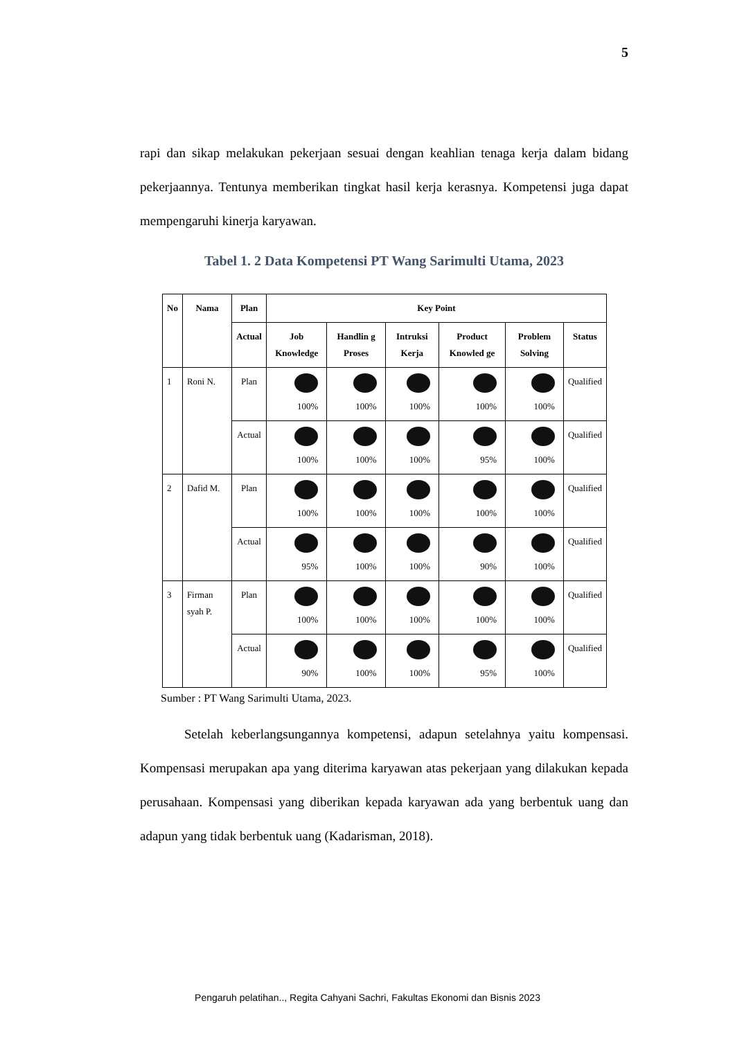5
rapi dan sikap melakukan pekerjaan sesuai dengan keahlian tenaga kerja dalam bidang pekerjaannya. Tentunya memberikan tingkat hasil kerja kerasnya. Kompetensi juga dapat mempengaruhi kinerja karyawan.
Tabel 1. 2 Data Kompetensi PT Wang Sarimulti Utama, 2023
| No | Nama | Plan | Key Point | | | | | |
| --- | --- | --- | --- | --- | --- | --- | --- | --- |
| | | Actual | Job Knowledge | Handlin g Proses | Intruksi Kerja | Product Knowled ge | Problem Solving | Status |
| 1 | Roni N. | Plan | 100% | 100% | 100% | 100% | 100% | Qualified |
| | | Actual | 100% | 100% | 100% | 95% | 100% | Qualified |
| 2 | Dafid M. | Plan | 100% | 100% | 100% | 100% | 100% | Qualified |
| | | Actual | 95% | 100% | 100% | 90% | 100% | Qualified |
| 3 | Firman syah P. | Plan | 100% | 100% | 100% | 100% | 100% | Qualified |
| | | Actual | 90% | 100% | 100% | 95% | 100% | Qualified |
Sumber : PT Wang Sarimulti Utama, 2023.
Setelah keberlangsungannya kompetensi, adapun setelahnya yaitu kompensasi. Kompensasi merupakan apa yang diterima karyawan atas pekerjaan yang dilakukan kepada perusahaan. Kompensasi yang diberikan kepada karyawan ada yang berbentuk uang dan adapun yang tidak berbentuk uang (Kadarisman, 2018).
Pengaruh pelatihan.., Regita Cahyani Sachri, Fakultas Ekonomi dan Bisnis 2023